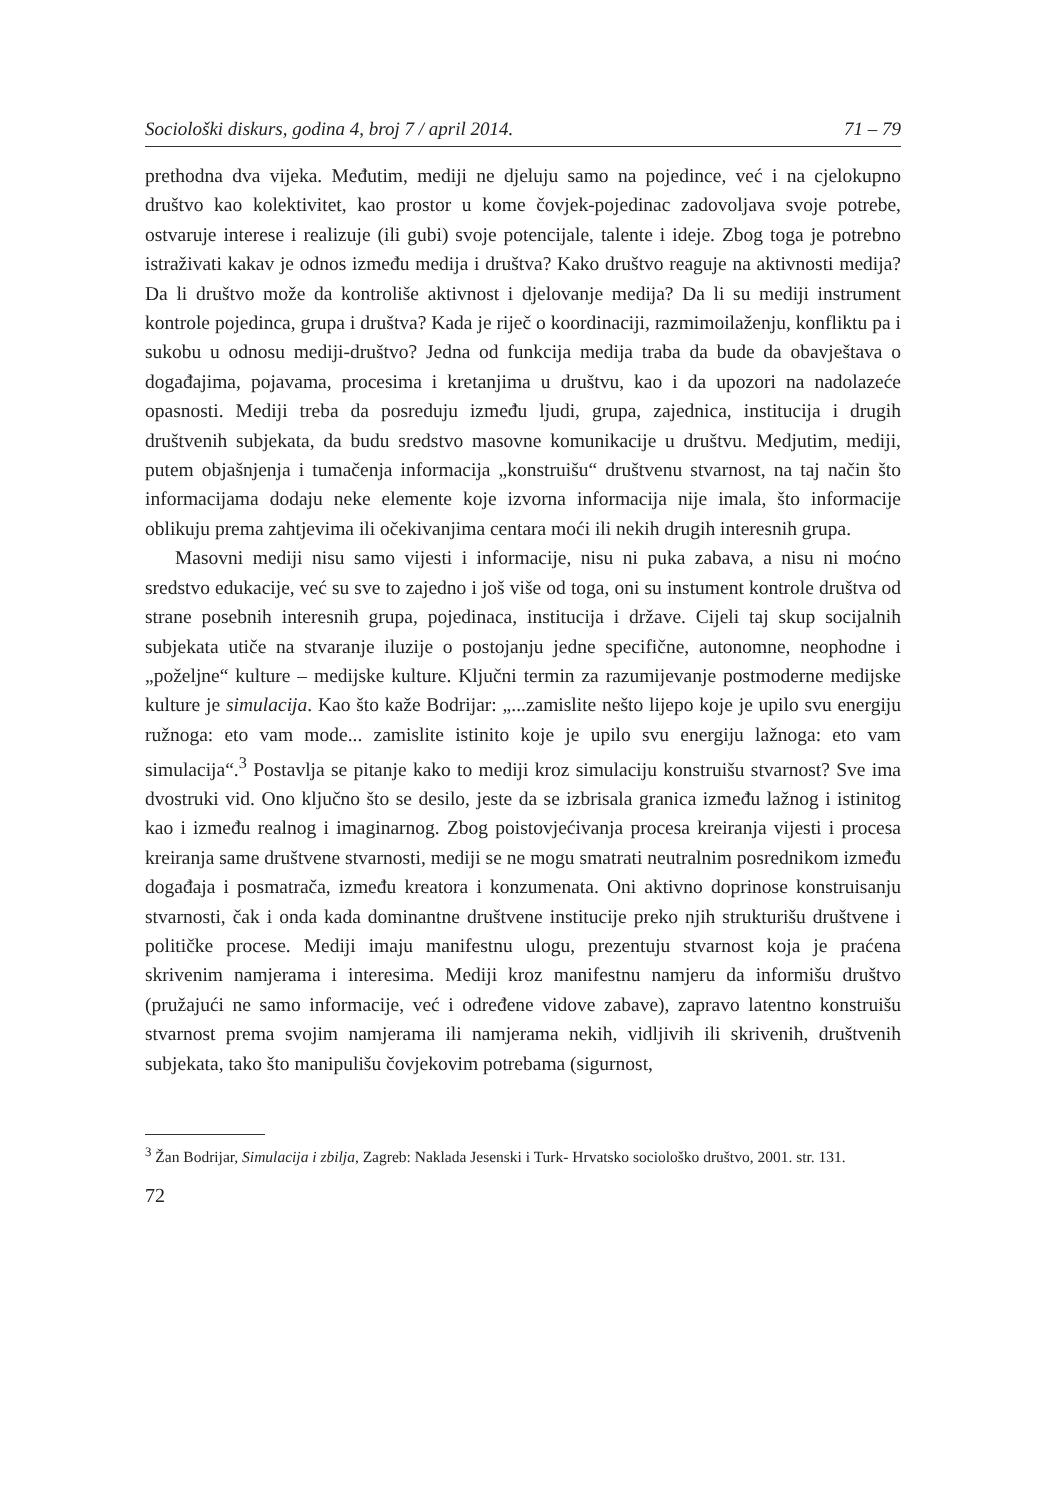Sociološki diskurs, godina 4, broj 7 / april 2014. 71 – 79
prethodna dva vijeka. Međutim, mediji ne djeluju samo na pojedince, već i na cjelokupno društvo kao kolektivitet, kao prostor u kome čovjek-pojedinac zadovoljava svoje potrebe, ostvaruje interese i realizuje (ili gubi) svoje potencijale, talente i ideje. Zbog toga je potrebno istraživati kakav je odnos između medija i društva? Kako društvo reaguje na aktivnosti medija? Da li društvo može da kontroliše aktivnost i djelovanje medija? Da li su mediji instrument kontrole pojedinca, grupa i društva? Kada je riječ o koordinaciji, razmimoilaženju, konfliktu pa i sukobu u odnosu mediji-društvo? Jedna od funkcija medija traba da bude da obavještava o događajima, pojavama, procesima i kretanjima u društvu, kao i da upozori na nadolazeće opasnosti. Mediji treba da posreduju između ljudi, grupa, zajednica, institucija i drugih društvenih subjekata, da budu sredstvo masovne komunikacije u društvu. Medjutim, mediji, putem objašnjenja i tumačenja informacija „konstruišu“ društvenu stvarnost, na taj način što informacijama dodaju neke elemente koje izvorna informacija nije imala, što informacije oblikuju prema zahtjevima ili očekivanjima centara moći ili nekih drugih interesnih grupa.
Masovni mediji nisu samo vijesti i informacije, nisu ni puka zabava, a nisu ni moćno sredstvo edukacije, već su sve to zajedno i još više od toga, oni su instument kontrole društva od strane posebnih interesnih grupa, pojedinaca, institucija i države. Cijeli taj skup socijalnih subjekata utiče na stvaranje iluzije o postojanju jedne specifične, autonomne, neophodne i „poželjne“ kulture – medijske kulture. Ključni termin za razumijevanje postmoderne medijske kulture je simulacija. Kao što kaže Bodrijar: „...zamislite nešto lijepo koje je upilo svu energiju ružnoga: eto vam mode... zamislite istinito koje je upilo svu energiju lažnoga: eto vam simulacija“.<sup>3</sup> Postavlja se pitanje kako to mediji kroz simulaciju konstruišu stvarnost? Sve ima dvostruki vid. Ono ključno što se desilo, jeste da se izbrisala granica između lažnog i istinitog kao i između realnog i imaginarnog. Zbog poistovjećivanja procesa kreiranja vijesti i procesa kreiranja same društvene stvarnosti, mediji se ne mogu smatrati neutralnim posrednikom između događaja i posmatrača, između kreatora i konzumenata. Oni aktivno doprinose konstruisanju stvarnosti, čak i onda kada dominantne društvene institucije preko njih strukturišu društvene i političke procese. Mediji imaju manifestnu ulogu, prezentuju stvarnost koja je praćena skrivenim namjerama i interesima. Mediji kroz manifestnu namjeru da informišu društvo (pružajući ne samo informacije, već i određene vidove zabave), zapravo latentno konstruišu stvarnost prema svojim namjerama ili namjerama nekih, vidljivih ili skrivenih, društvenih subjekata, tako što manipulišu čovjekovim potrebama (sigurnost,
<sup>3</sup> Žan Bodrijar, Simulacija i zbilja, Zagreb: Naklada Jesenski i Turk- Hrvatsko sociološko društvo, 2001. str. 131.
72